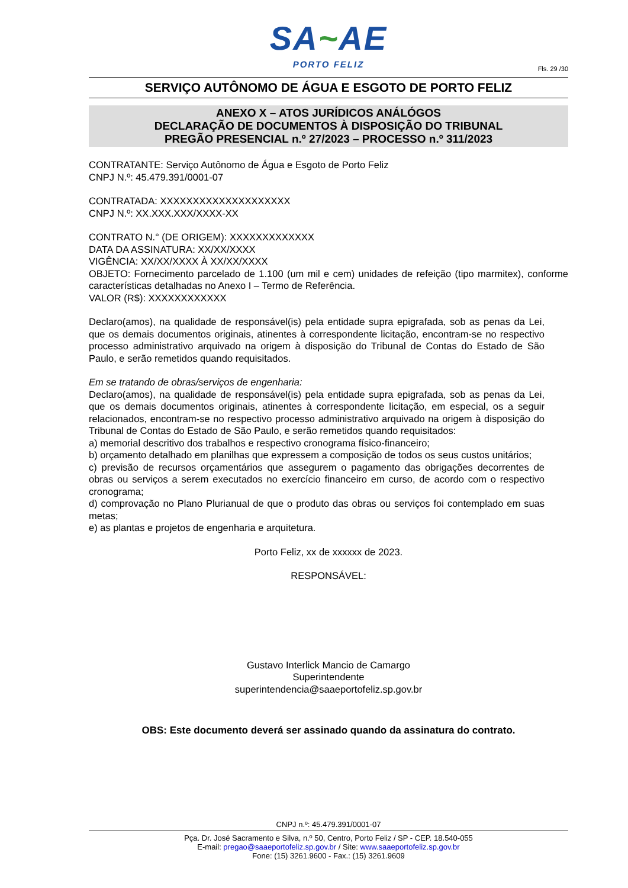SA~AE
PORTO FELIZ
Fls. 29 /30
SERVIÇO AUTÔNOMO DE ÁGUA E ESGOTO DE PORTO FELIZ
ANEXO X – ATOS JURÍDICOS ANÁLÓGOS
DECLARAÇÃO DE DOCUMENTOS À DISPOSIÇÃO DO TRIBUNAL
PREGÃO PRESENCIAL n.º 27/2023 – PROCESSO n.º 311/2023
CONTRATANTE: Serviço Autônomo de Água e Esgoto de Porto Feliz
CNPJ N.º: 45.479.391/0001-07
CONTRATADA: XXXXXXXXXXXXXXXXXXXX
CNPJ N.º: XX.XXX.XXX/XXXX-XX
CONTRATO N.° (DE ORIGEM): XXXXXXXXXXXXX
DATA DA ASSINATURA: XX/XX/XXXX
VIGÊNCIA: XX/XX/XXXX À XX/XX/XXXX
OBJETO: Fornecimento parcelado de 1.100 (um mil e cem) unidades de refeição (tipo marmitex), conforme características detalhadas no Anexo I – Termo de Referência.
VALOR (R$): XXXXXXXXXXXX
Declaro(amos), na qualidade de responsável(is) pela entidade supra epigrafada, sob as penas da Lei, que os demais documentos originais, atinentes à correspondente licitação, encontram-se no respectivo processo administrativo arquivado na origem à disposição do Tribunal de Contas do Estado de São Paulo, e serão remetidos quando requisitados.
Em se tratando de obras/serviços de engenharia:
Declaro(amos), na qualidade de responsável(is) pela entidade supra epigrafada, sob as penas da Lei, que os demais documentos originais, atinentes à correspondente licitação, em especial, os a seguir relacionados, encontram-se no respectivo processo administrativo arquivado na origem à disposição do Tribunal de Contas do Estado de São Paulo, e serão remetidos quando requisitados:
a) memorial descritivo dos trabalhos e respectivo cronograma físico-financeiro;
b) orçamento detalhado em planilhas que expressem a composição de todos os seus custos unitários;
c) previsão de recursos orçamentários que assegurem o pagamento das obrigações decorrentes de obras ou serviços a serem executados no exercício financeiro em curso, de acordo com o respectivo cronograma;
d) comprovação no Plano Plurianual de que o produto das obras ou serviços foi contemplado em suas metas;
e) as plantas e projetos de engenharia e arquitetura.
Porto Feliz, xx de xxxxxx de 2023.
RESPONSÁVEL:
Gustavo Interlick Mancio de Camargo
Superintendente
superintendencia@saaeportofeliz.sp.gov.br
OBS: Este documento deverá ser assinado quando da assinatura do contrato.
CNPJ n.º: 45.479.391/0001-07
Pça. Dr. José Sacramento e Silva, n.º 50, Centro, Porto Feliz / SP - CEP. 18.540-055
E-mail: pregao@saaeportofeliz.sp.gov.br / Site: www.saaeportofeliz.sp.gov.br
Fone: (15) 3261.9600 - Fax.: (15) 3261.9609